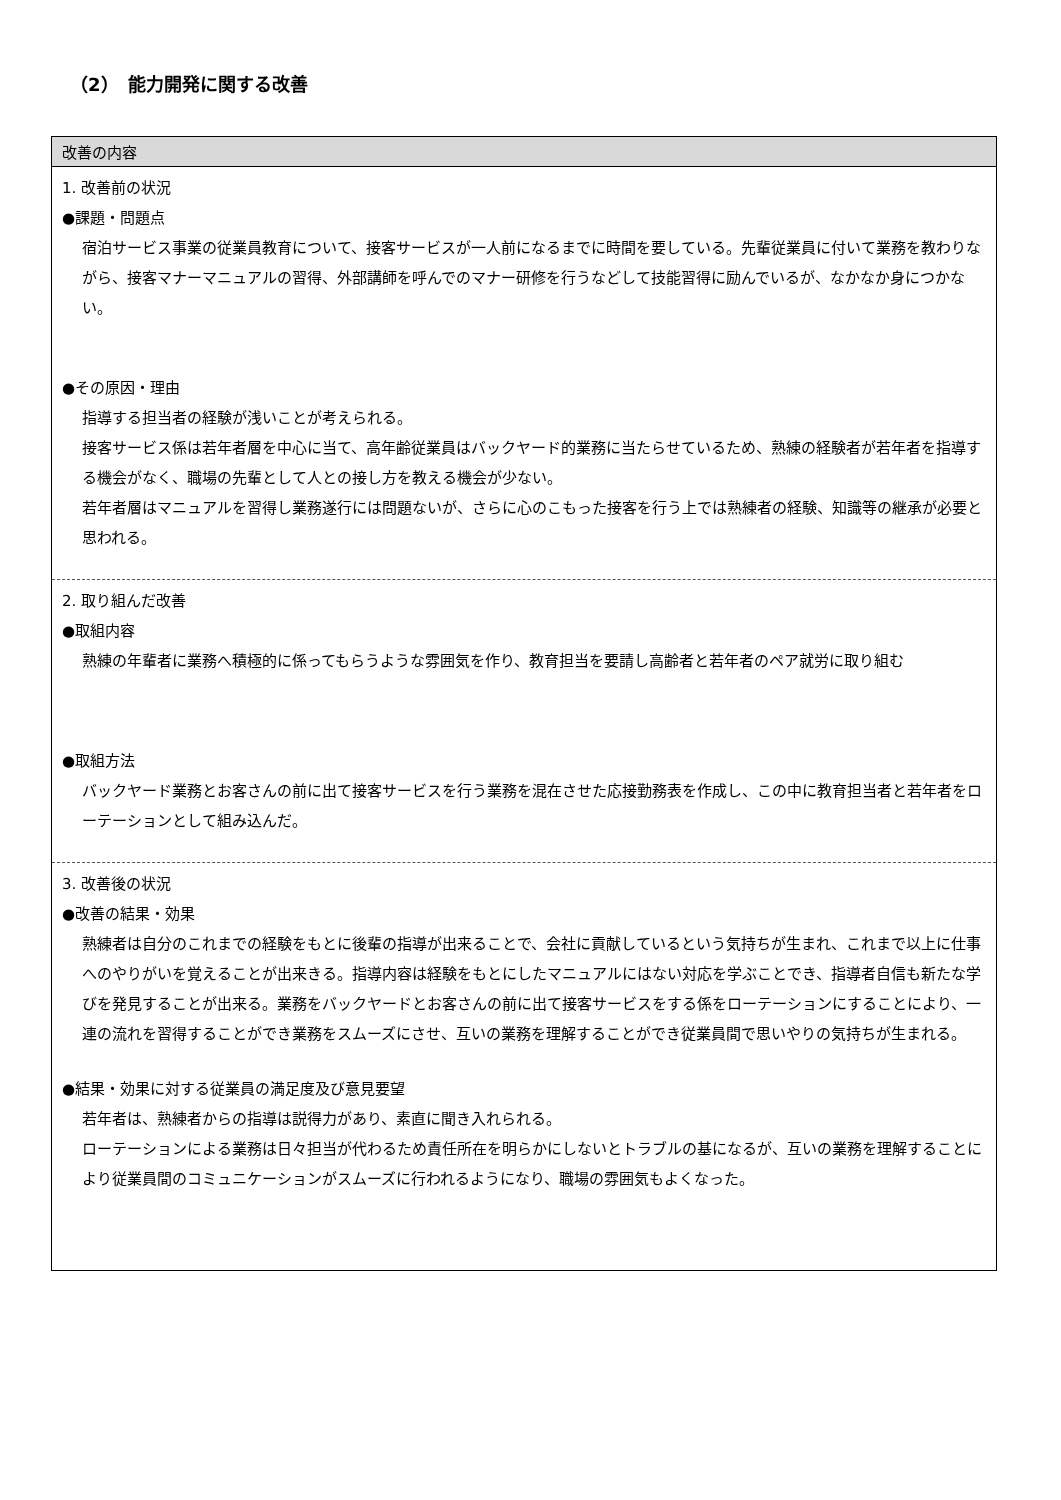（2）　能力開発に関する改善
| 改善の内容 |
| --- |
| 1. 改善前の状況 ●課題・問題点 宿泊サービス事業の従業員教育について、接客サービスが一人前になるまでに時間を要している。先輩従業員に付いて業務を教わりながら、接客マナーマニュアルの習得、外部講師を呼んでのマナー研修を行うなどして技能習得に励んでいるが、なかなか身につかない。 ●その原因・理由 指導する担当者の経験が浅いことが考えられる。 接客サービス係は若年者層を中心に当て、高年齢従業員はバックヤード的業務に当たらせているため、熟練の経験者が若年者を指導する機会がなく、職場の先輩として人との接し方を教える機会が少ない。 若年者層はマニュアルを習得し業務遂行には問題ないが、さらに心のこもった接客を行う上では熟練者の経験、知識等の継承が必要と思われる。 |
| 2. 取り組んだ改善 ●取組内容 熟練の年輩者に業務へ積極的に係ってもらうような雰囲気を作り、教育担当を要請し高齢者と若年者のペア就労に取り組む ●取組方法 バックヤード業務とお客さんの前に出て接客サービスを行う業務を混在させた応接勤務表を作成し、この中に教育担当者と若年者をローテーションとして組み込んだ。 |
| 3. 改善後の状況 ●改善の結果・効果 熟練者は自分のこれまでの経験をもとに後輩の指導が出来ることで、会社に貢献しているという気持ちが生まれ、これまで以上に仕事へのやりがいを覚えることが出来きる。指導内容は経験をもとにしたマニュアルにはない対応を学ぶことでき、指導者自信も新たな学びを発見することが出来る。業務をバックヤードとお客さんの前に出て接客サービスをする係をローテーションにすることにより、一連の流れを習得することができ業務をスムーズにさせ、互いの業務を理解することができ従業員間で思いやりの気持ちが生まれる。 ●結果・効果に対する従業員の満足度及び意見要望 若年者は、熟練者からの指導は説得力があり、素直に聞き入れられる。 ローテーションによる業務は日々担当が代わるため責任所在を明らかにしないとトラブルの基になるが、互いの業務を理解することにより従業員間のコミュニケーションがスムーズに行われるようになり、職場の雰囲気もよくなった。 |